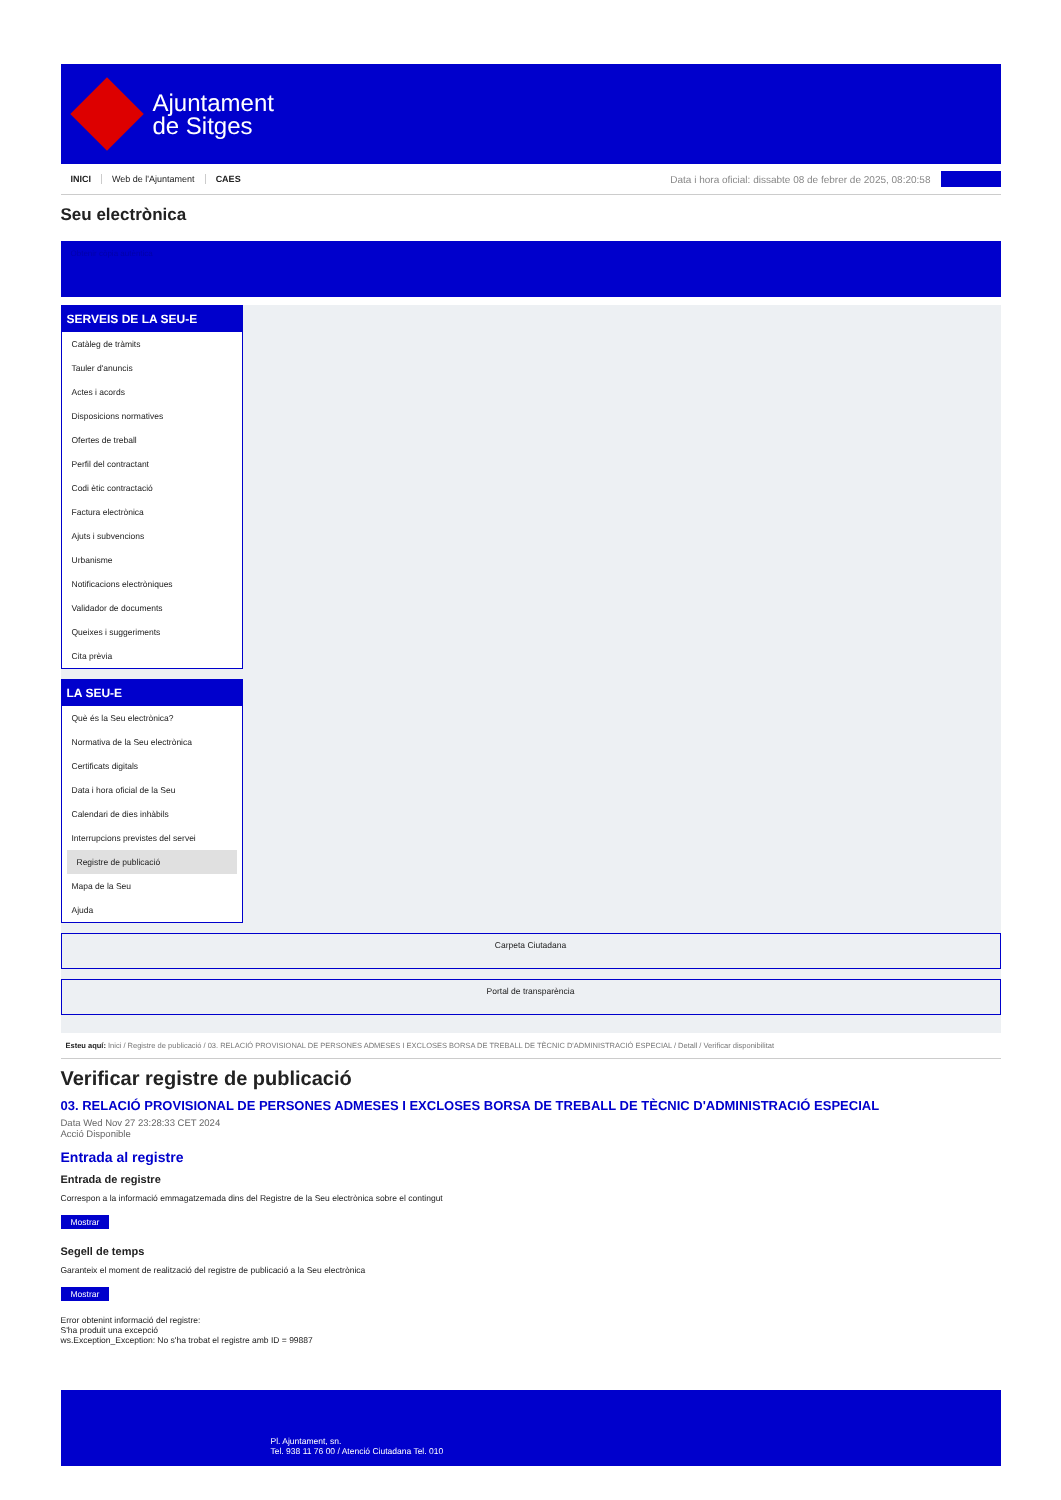Ajuntament
de Sitges
INICI Web de l'Ajuntament CAES Data i hora oficial: dissabte 08 de febrer de 2025, 08:20:58
Seu electrònica
Obtenir còpia autèntica
SERVEIS DE LA SEU-E
Catàleg de tràmits
Tauler d'anuncis
Actes i acords
Disposicions normatives
Ofertes de treball
Perfil del contractant
Codi ètic contractació
Factura electrònica
Ajuts i subvencions
Urbanisme
Notificacions electròniques
Validador de documents
Queixes i suggeriments
Cita prèvia
LA SEU-E
Què és la Seu electrònica?
Normativa de la Seu electrònica
Certificats digitals
Data i hora oficial de la Seu
Calendari de dies inhàbils
Interrupcions previstes del servei
Registre de publicació
Mapa de la Seu
Ajuda
Carpeta Ciutadana
Portal de transparència
Esteu aquí: Inici / Registre de publicació / 03. RELACIÓ PROVISIONAL DE PERSONES ADMESES I EXCLOSES BORSA DE TREBALL DE TÈCNIC D'ADMINISTRACIÓ ESPECIAL / Detall / Verificar disponibilitat
Verificar registre de publicació
03. RELACIÓ PROVISIONAL DE PERSONES ADMESES I EXCLOSES BORSA DE TREBALL DE TÈCNIC D'ADMINISTRACIÓ ESPECIAL
Data Wed Nov 27 23:28:33 CET 2024
Acció Disponible
Entrada al registre
Entrada de registre
Correspon a la informació emmagatzemada dins del Registre de la Seu electrònica sobre el contingut
Mostrar
Segell de temps
Garanteix el moment de realització del registre de publicació a la Seu electrònica
Mostrar
Error obtenint informació del registre:
S'ha produit una excepció
ws.Exception_Exception: No s'ha trobat el registre amb ID = 99887
Pl. Ajuntament, sn.
Tel. 938 11 76 00 / Atenció Ciutadana Tel. 010